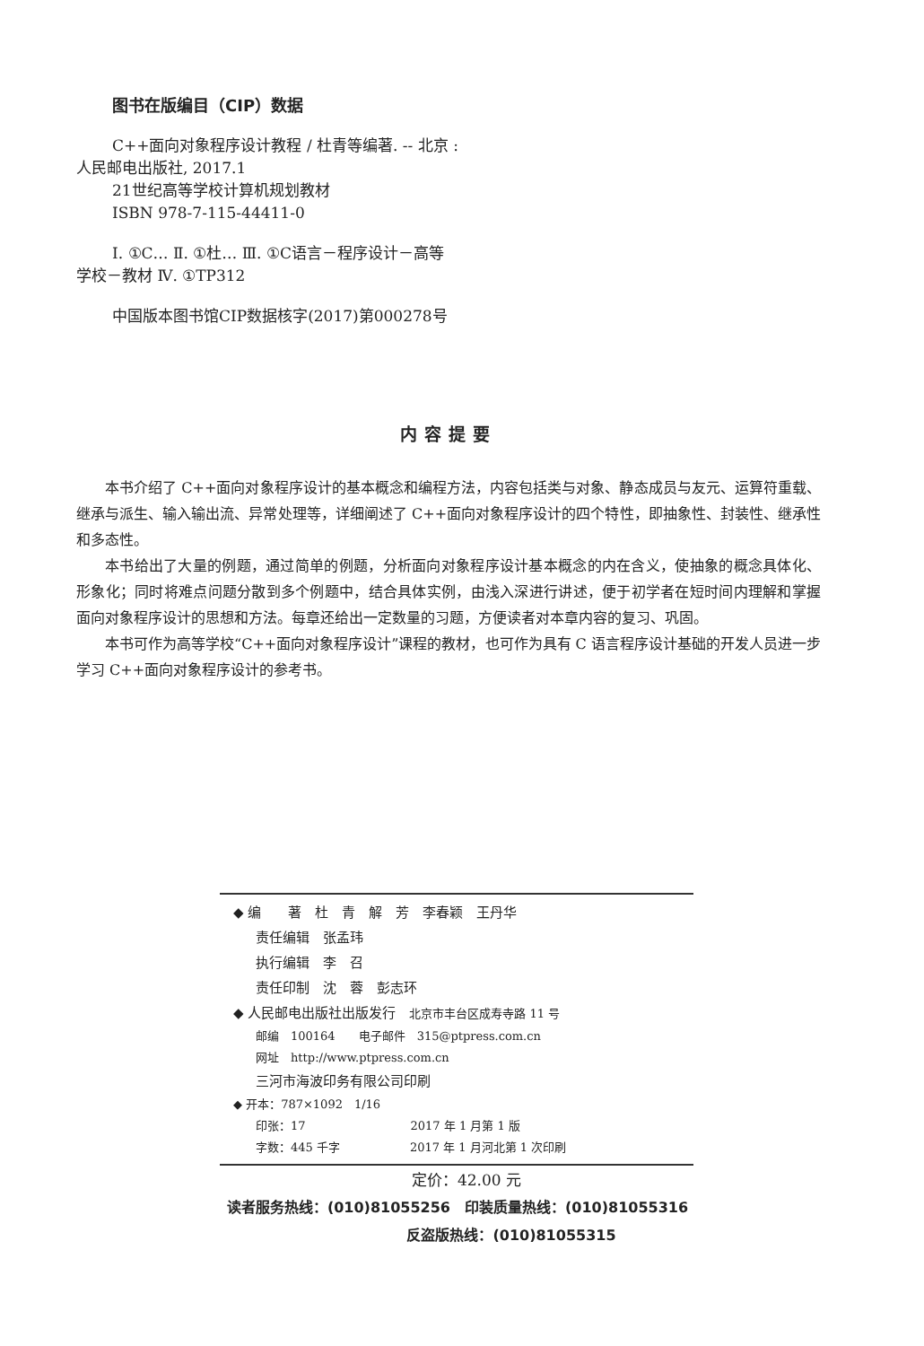图书在版编目（CIP）数据
C++面向对象程序设计教程 / 杜青等编著. -- 北京 :
人民邮电出版社, 2017.1
21世纪高等学校计算机规划教材
ISBN 978-7-115-44411-0
Ⅰ. ①C… Ⅱ. ①杜… Ⅲ. ①C语言－程序设计－高等
学校－教材 Ⅳ. ①TP312
中国版本图书馆CIP数据核字(2017)第000278号
内容提要
本书介绍了 C++面向对象程序设计的基本概念和编程方法，内容包括类与对象、静态成员与友元、运算符重载、继承与派生、输入输出流、异常处理等，详细阐述了 C++面向对象程序设计的四个特性，即抽象性、封装性、继承性和多态性。
本书给出了大量的例题，通过简单的例题，分析面向对象程序设计基本概念的内在含义，使抽象的概念具体化、形象化；同时将难点问题分散到多个例题中，结合具体实例，由浅入深进行讲述，便于初学者在短时间内理解和掌握面向对象程序设计的思想和方法。每章还给出一定数量的习题，方便读者对本章内容的复习、巩固。
本书可作为高等学校“C++面向对象程序设计”课程的教材，也可作为具有 C 语言程序设计基础的开发人员进一步学习 C++面向对象程序设计的参考书。
◆ 编　　著　杜　青　解　芳　李春颖　王丹华
责任编辑　张孟玮
执行编辑　李　召
责任印制　沈　蓉　彭志环
◆ 人民邮电出版社出版发行　北京市丰台区成寿寺路 11 号
邮编　100164　　电子邮件　315@ptpress.com.cn
网址　http://www.ptpress.com.cn
三河市海波印务有限公司印刷
◆ 开本：787×1092　1/16
印张：17　　　　　　　　　2017 年 1 月第 1 版
字数：445 千字　　　　　　2017 年 1 月河北第 1 次印刷
定价：42.00 元
读者服务热线：(010)81055256　印装质量热线：(010)81055316
反盗版热线：(010)81055315